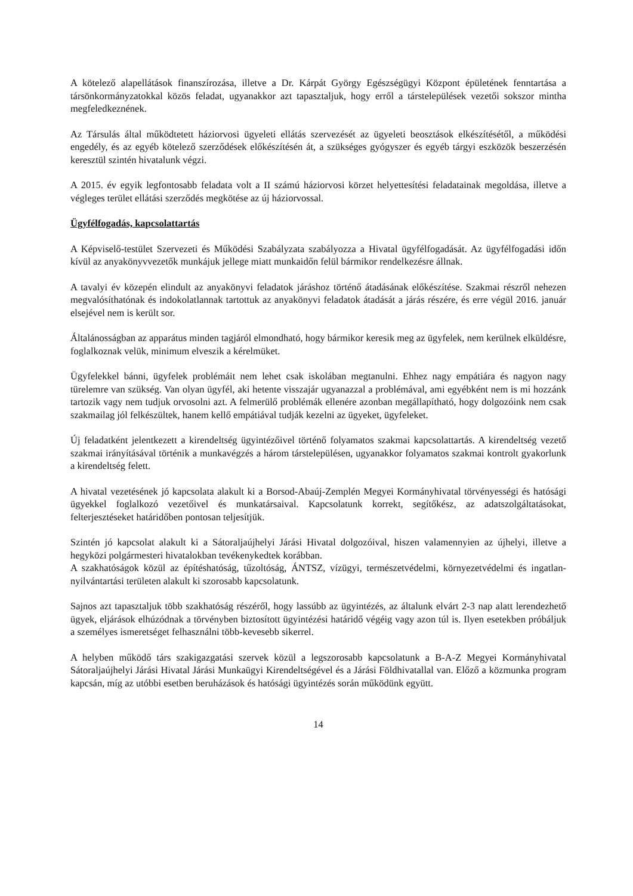A kötelező alapellátások finanszírozása, illetve a Dr. Kárpát György Egészségügyi Központ épületének fenntartása a társönkormányzatokkal közös feladat, ugyanakkor azt tapasztaljuk, hogy erről a társtelepülések vezetői sokszor mintha megfeledkeznének.
Az Társulás által működtetett háziorvosi ügyeleti ellátás szervezését az ügyeleti beosztások elkészítésétől, a működési engedély, és az egyéb kötelező szerződések előkészítésén át, a szükséges gyógyszer és egyéb tárgyi eszközök beszerzésén keresztül szintén hivatalunk végzi.
A 2015. év egyik legfontosabb feladata volt a II számú háziorvosi körzet helyettesítési feladatainak megoldása, illetve a végleges terület ellátási szerződés megkötése az új háziorvossal.
Ügyfélfogadás, kapcsolattartás
A Képviselő-testület Szervezeti és Működési Szabályzata szabályozza a Hivatal ügyfélfogadását. Az ügyfélfogadási időn kívül az anyakönyvvezetők munkájuk jellege miatt munkaidőn felül bármikor rendelkezésre állnak.
A tavalyi év közepén elindult az anyakönyvi feladatok járáshoz történő átadásának előkészítése. Szakmai részről nehezen megvalósíthatónak és indokolatlannak tartottuk az anyakönyvi feladatok átadását a járás részére, és erre végül 2016. január elsejével nem is került sor.
Általánosságban az apparátus minden tagjáról elmondható, hogy bármikor keresik meg az ügyfelek, nem kerülnek elküldésre, foglalkoznak velük, minimum elveszik a kérelmüket.
Ügyfelekkel bánni, ügyfelek problémáit nem lehet csak iskolában megtanulni. Ehhez nagy empátiára és nagyon nagy türelemre van szükség. Van olyan ügyfél, aki hetente visszajár ugyanazzal a problémával, ami egyébként nem is mi hozzánk tartozik vagy nem tudjuk orvosolni azt. A felmerülő problémák ellenére azonban megállapítható, hogy dolgozóink nem csak szakmailag jól felkészültek, hanem kellő empátiával tudják kezelni az ügyeket, ügyfeleket.
Új feladatként jelentkezett a kirendeltség ügyintézőivel történő folyamatos szakmai kapcsolattartás. A kirendeltség vezető szakmai irányításával történik a munkavégzés a három társtelepülésen, ugyanakkor folyamatos szakmai kontrolt gyakorlunk a kirendeltség felett.
A hivatal vezetésének jó kapcsolata alakult ki a Borsod-Abaúj-Zemplén Megyei Kormányhivatal törvényességi és hatósági ügyekkel foglalkozó vezetőivel és munkatársaival. Kapcsolatunk korrekt, segítőkész, az adatszolgáltatásokat, felterjesztéseket határidőben pontosan teljesítjük.
Szintén jó kapcsolat alakult ki a Sátoraljaújhelyi Járási Hivatal dolgozóival, hiszen valamennyien az újhelyi, illetve a hegyközi polgármesteri hivatalokban tevékenykedtek korábban.
A szakhatóságok közül az építéshatóság, tűzoltóság, ÁNTSZ, vízügyi, természetvédelmi, környezetvédelmi és ingatlan-nyilvántartási területen alakult ki szorosabb kapcsolatunk.
Sajnos azt tapasztaljuk több szakhatóság részéről, hogy lassúbb az ügyintézés, az általunk elvárt 2-3 nap alatt lerendezhető ügyek, eljárások elhúzódnak a törvényben biztosított ügyintézési határidő végéig vagy azon túl is. Ilyen esetekben próbáljuk a személyes ismeretséget felhasználni több-kevesebb sikerrel.
A helyben működő társ szakigazgatási szervek közül a legszorosabb kapcsolatunk a B-A-Z Megyei Kormányhivatal Sátoraljaújhelyi Járási Hivatal Járási Munkaügyi Kirendeltségével és a Járási Földhivatallal van. Előző a közmunka program kapcsán, míg az utóbbi esetben beruházások és hatósági ügyintézés során működünk együtt.
14